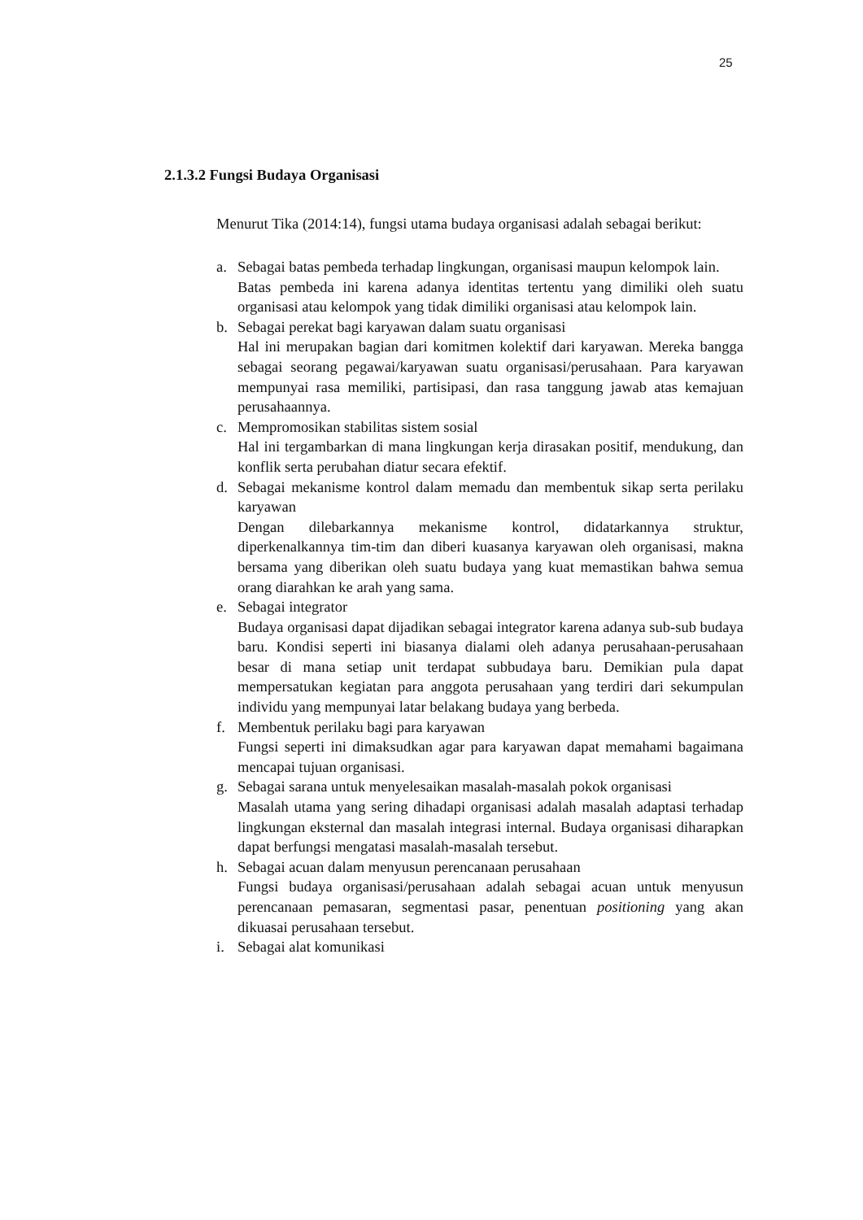25
2.1.3.2 Fungsi Budaya Organisasi
Menurut Tika (2014:14), fungsi utama budaya organisasi adalah sebagai berikut:
a. Sebagai batas pembeda terhadap lingkungan, organisasi maupun kelompok lain.
Batas pembeda ini karena adanya identitas tertentu yang dimiliki oleh suatu organisasi atau kelompok yang tidak dimiliki organisasi atau kelompok lain.
b. Sebagai perekat bagi karyawan dalam suatu organisasi
Hal ini merupakan bagian dari komitmen kolektif dari karyawan. Mereka bangga sebagai seorang pegawai/karyawan suatu organisasi/perusahaan. Para karyawan mempunyai rasa memiliki, partisipasi, dan rasa tanggung jawab atas kemajuan perusahaannya.
c. Mempromosikan stabilitas sistem sosial
Hal ini tergambarkan di mana lingkungan kerja dirasakan positif, mendukung, dan konflik serta perubahan diatur secara efektif.
d. Sebagai mekanisme kontrol dalam memadu dan membentuk sikap serta perilaku karyawan
Dengan dilebarkannya mekanisme kontrol, didatarkannya struktur, diperkenalkannya tim-tim dan diberi kuasanya karyawan oleh organisasi, makna bersama yang diberikan oleh suatu budaya yang kuat memastikan bahwa semua orang diarahkan ke arah yang sama.
e. Sebagai integrator
Budaya organisasi dapat dijadikan sebagai integrator karena adanya sub-sub budaya baru. Kondisi seperti ini biasanya dialami oleh adanya perusahaan-perusahaan besar di mana setiap unit terdapat subbudaya baru. Demikian pula dapat mempersatukan kegiatan para anggota perusahaan yang terdiri dari sekumpulan individu yang mempunyai latar belakang budaya yang berbeda.
f. Membentuk perilaku bagi para karyawan
Fungsi seperti ini dimaksudkan agar para karyawan dapat memahami bagaimana mencapai tujuan organisasi.
g. Sebagai sarana untuk menyelesaikan masalah-masalah pokok organisasi
Masalah utama yang sering dihadapi organisasi adalah masalah adaptasi terhadap lingkungan eksternal dan masalah integrasi internal. Budaya organisasi diharapkan dapat berfungsi mengatasi masalah-masalah tersebut.
h. Sebagai acuan dalam menyusun perencanaan perusahaan
Fungsi budaya organisasi/perusahaan adalah sebagai acuan untuk menyusun perencanaan pemasaran, segmentasi pasar, penentuan positioning yang akan dikuasai perusahaan tersebut.
i. Sebagai alat komunikasi